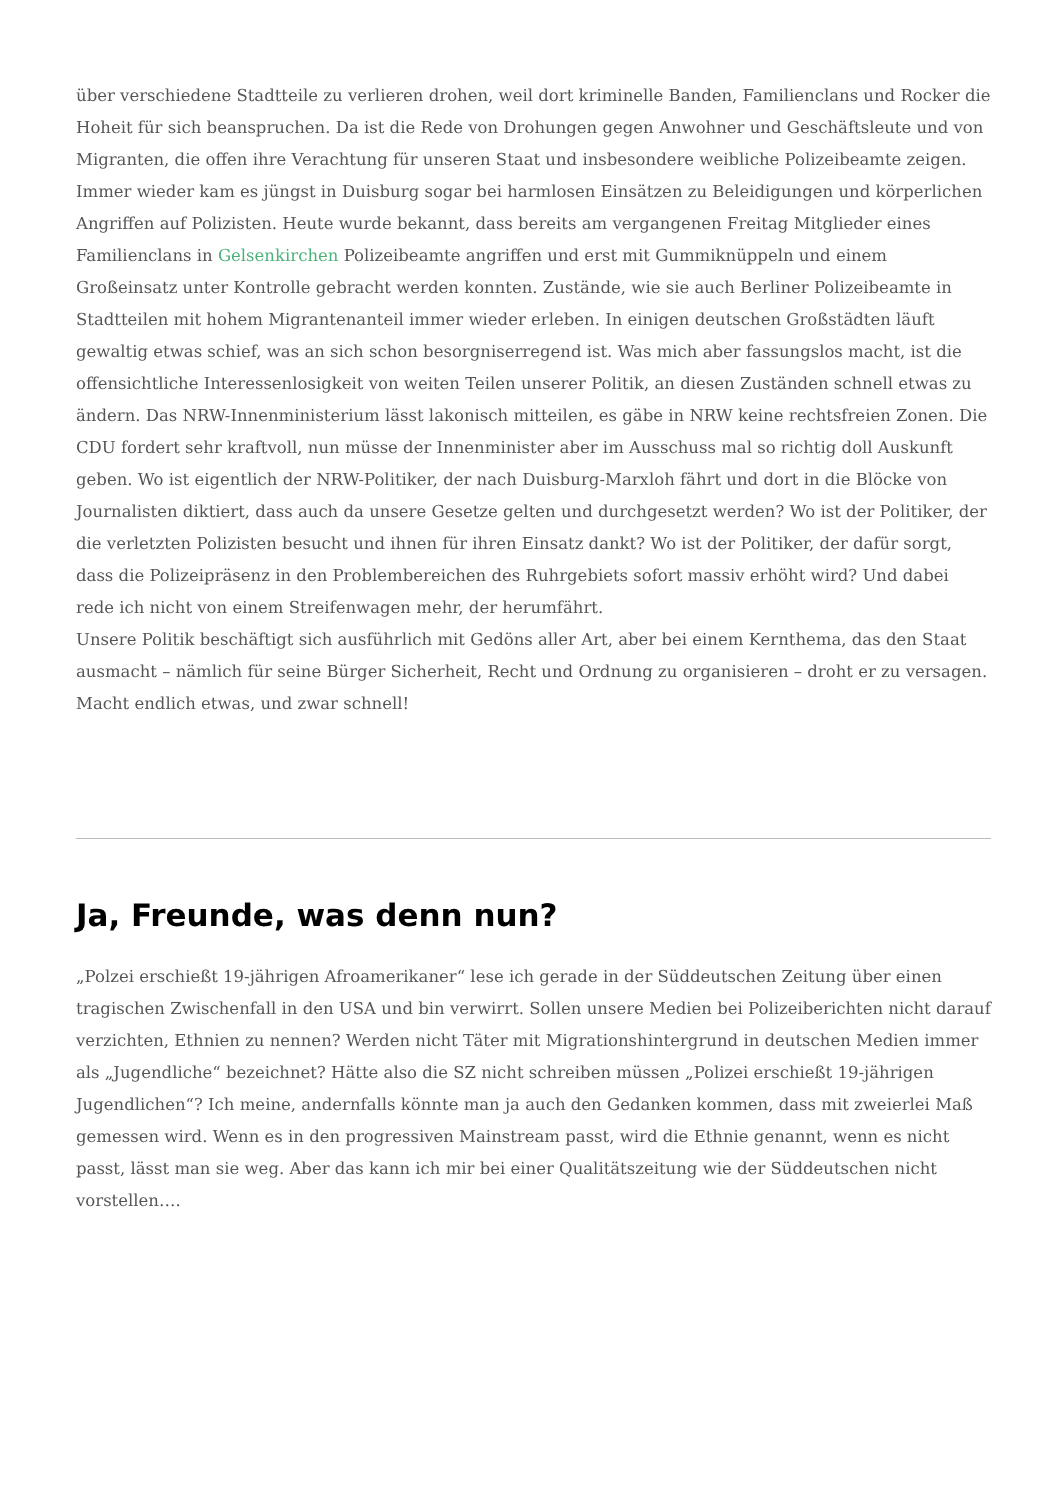über verschiedene Stadtteile zu verlieren drohen, weil dort kriminelle Banden, Familienclans und Rocker die Hoheit für sich beanspruchen. Da ist die Rede von Drohungen gegen Anwohner und Geschäftsleute und von Migranten, die offen ihre Verachtung für unseren Staat und insbesondere weibliche Polizeibeamte zeigen. Immer wieder kam es jüngst in Duisburg sogar bei harmlosen Einsätzen zu Beleidigungen und körperlichen Angriffen auf Polizisten. Heute wurde bekannt, dass bereits am vergangenen Freitag Mitglieder eines Familienclans in Gelsenkirchen Polizeibeamte angriffen und erst mit Gummiknüppeln und einem Großeinsatz unter Kontrolle gebracht werden konnten. Zustände, wie sie auch Berliner Polizeibeamte in Stadtteilen mit hohem Migrantenanteil immer wieder erleben. In einigen deutschen Großstädten läuft gewaltig etwas schief, was an sich schon besorgniserregend ist. Was mich aber fassungslos macht, ist die offensichtliche Interessenlosigkeit von weiten Teilen unserer Politik, an diesen Zuständen schnell etwas zu ändern. Das NRW-Innenministerium lässt lakonisch mitteilen, es gäbe in NRW keine rechtsfreien Zonen. Die CDU fordert sehr kraftvoll, nun müsse der Innenminister aber im Ausschuss mal so richtig doll Auskunft geben. Wo ist eigentlich der NRW-Politiker, der nach Duisburg-Marxloh fährt und dort in die Blöcke von Journalisten diktiert, dass auch da unsere Gesetze gelten und durchgesetzt werden? Wo ist der Politiker, der die verletzten Polizisten besucht und ihnen für ihren Einsatz dankt? Wo ist der Politiker, der dafür sorgt, dass die Polizeipräsenz in den Problembereichen des Ruhrgebiets sofort massiv erhöht wird? Und dabei rede ich nicht von einem Streifenwagen mehr, der herumfährt.
Unsere Politik beschäftigt sich ausführlich mit Gedöns aller Art, aber bei einem Kernthema, das den Staat ausmacht – nämlich für seine Bürger Sicherheit, Recht und Ordnung zu organisieren – droht er zu versagen. Macht endlich etwas, und zwar schnell!
Ja, Freunde, was denn nun?
„Polzei erschießt 19-jährigen Afroamerikaner“ lese ich gerade in der Süddeutschen Zeitung über einen tragischen Zwischenfall in den USA und bin verwirrt. Sollen unsere Medien bei Polizeiberichten nicht darauf verzichten, Ethnien zu nennen? Werden nicht Täter mit Migrationshintergrund in deutschen Medien immer als „Jugendliche“ bezeichnet? Hätte also die SZ nicht schreiben müssen „Polizei erschießt 19-jährigen Jugendlichen“? Ich meine, andernfalls könnte man ja auch den Gedanken kommen, dass mit zweierlei Maß gemessen wird. Wenn es in den progressiven Mainstream passt, wird die Ethnie genannt, wenn es nicht passt, lässt man sie weg. Aber das kann ich mir bei einer Qualitätszeitung wie der Süddeutschen nicht vorstellen….